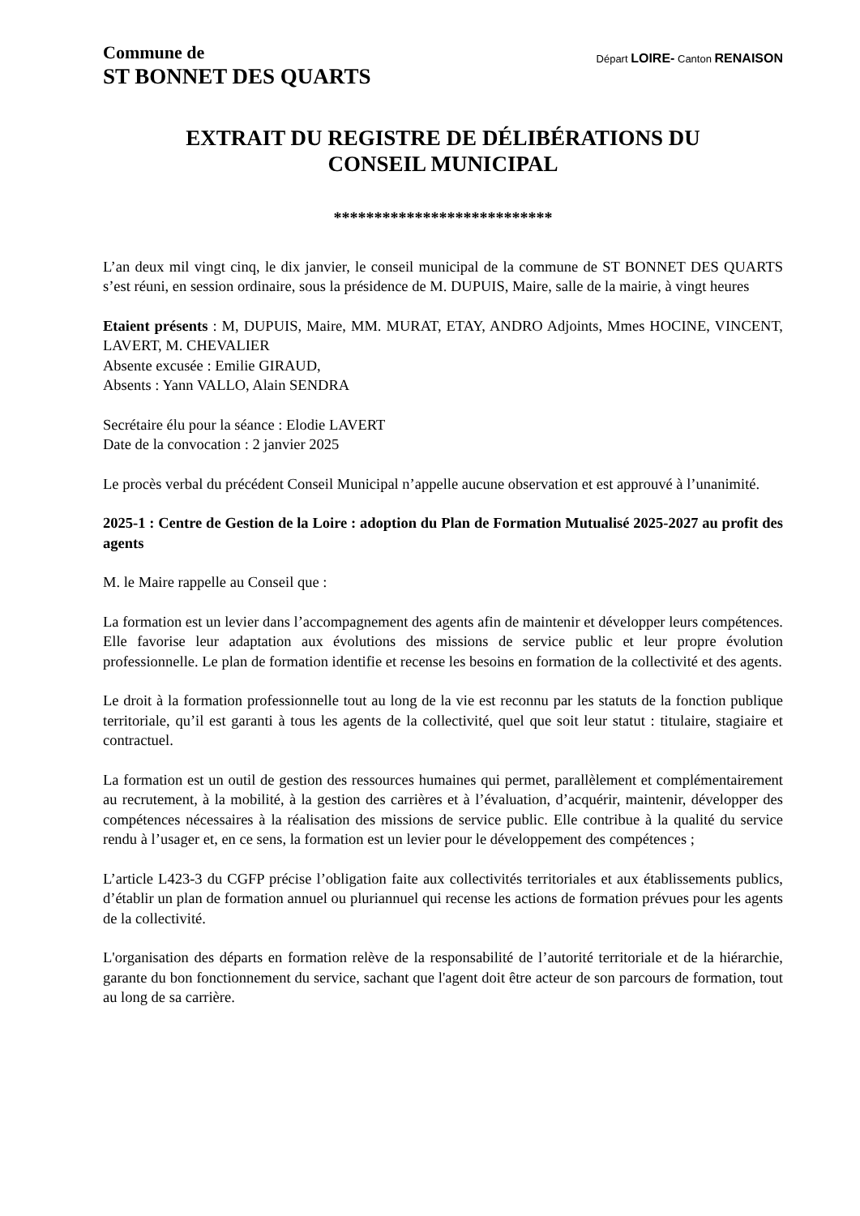Commune de
ST BONNET DES QUARTS
Départ LOIRE- Canton RENAISON
EXTRAIT DU REGISTRE DE DÉLIBÉRATIONS DU
CONSEIL MUNICIPAL
***************************
L’an deux mil vingt cinq, le dix janvier, le conseil municipal de la commune de ST BONNET DES QUARTS s’est réuni, en session ordinaire, sous la présidence de M. DUPUIS, Maire, salle de la mairie, à vingt heures
Etaient présents : M, DUPUIS, Maire, MM. MURAT, ETAY, ANDRO Adjoints, Mmes HOCINE, VINCENT, LAVERT, M. CHEVALIER
Absente excusée : Emilie GIRAUD,
Absents : Yann VALLO, Alain SENDRA
Secrétaire élu pour la séance : Elodie LAVERT
Date de la convocation : 2 janvier 2025
Le procès verbal du précédent Conseil Municipal n’appelle aucune observation et est approuvé à l’unanimité.
2025-1 : Centre de Gestion de la Loire : adoption du Plan de Formation Mutualisé 2025-2027 au profit des agents
M. le Maire rappelle au Conseil que :
La formation est un levier dans l’accompagnement des agents afin de maintenir et développer leurs compétences. Elle favorise leur adaptation aux évolutions des missions de service public et leur propre évolution professionnelle. Le plan de formation identifie et recense les besoins en formation de la collectivité et des agents.
Le droit à la formation professionnelle tout au long de la vie est reconnu par les statuts de la fonction publique territoriale, qu’il est garanti à tous les agents de la collectivité, quel que soit leur statut : titulaire, stagiaire et contractuel.
La formation est un outil de gestion des ressources humaines qui permet, parallèlement et complémentairement au recrutement, à la mobilité, à la gestion des carrières et à l’évaluation, d’acquérir, maintenir, développer des compétences nécessaires à la réalisation des missions de service public. Elle contribue à la qualité du service rendu à l’usager et, en ce sens, la formation est un levier pour le développement des compétences ;
L’article L423-3 du CGFP précise l’obligation faite aux collectivités territoriales et aux établissements publics, d’établir un plan de formation annuel ou pluriannuel qui recense les actions de formation prévues pour les agents de la collectivité.
L'organisation des départs en formation relève de la responsabilité de l’autorité territoriale et de la hiérarchie, garante du bon fonctionnement du service, sachant que l'agent doit être acteur de son parcours de formation, tout au long de sa carrière.